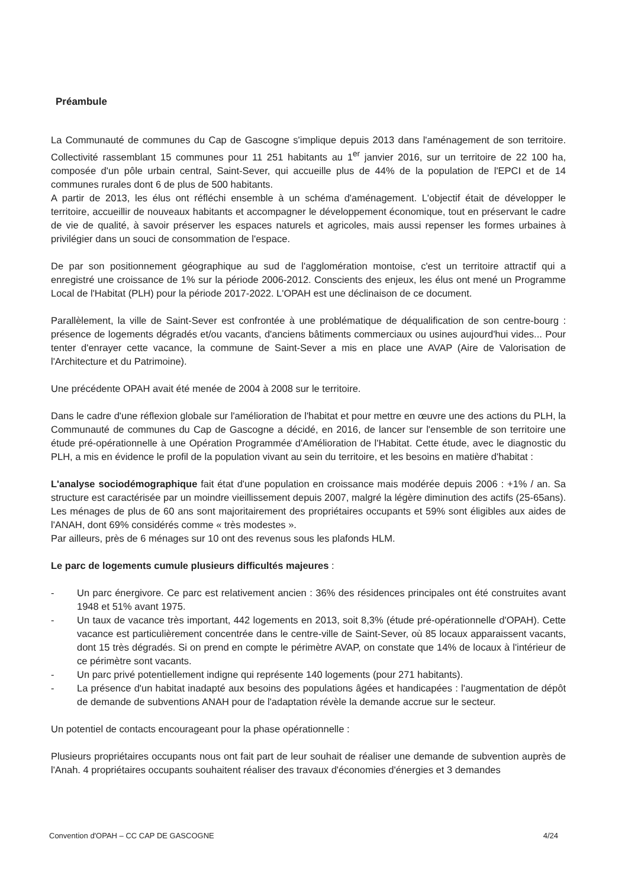Préambule
La Communauté de communes du Cap de Gascogne s'implique depuis 2013 dans l'aménagement de son territoire. Collectivité rassemblant 15 communes pour 11 251 habitants au 1<sup>er</sup> janvier 2016, sur un territoire de 22 100 ha, composée d'un pôle urbain central, Saint-Sever, qui accueille plus de 44% de la population de l'EPCI et de 14 communes rurales dont 6 de plus de 500 habitants.
A partir de 2013, les élus ont réfléchi ensemble à un schéma d'aménagement. L'objectif était de développer le territoire, accueillir de nouveaux habitants et accompagner le développement économique, tout en préservant le cadre de vie de qualité, à savoir préserver les espaces naturels et agricoles, mais aussi repenser les formes urbaines à privilégier dans un souci de consommation de l'espace.
De par son positionnement géographique au sud de l'agglomération montoise, c'est un territoire attractif qui a enregistré une croissance de 1% sur la période 2006-2012. Conscients des enjeux, les élus ont mené un Programme Local de l'Habitat (PLH) pour la période 2017-2022. L'OPAH est une déclinaison de ce document.
Parallèlement, la ville de Saint-Sever est confrontée à une problématique de déqualification de son centre-bourg : présence de logements dégradés et/ou vacants, d'anciens bâtiments commerciaux ou usines aujourd'hui vides... Pour tenter d'enrayer cette vacance, la commune de Saint-Sever a mis en place une AVAP (Aire de Valorisation de l'Architecture et du Patrimoine).
Une précédente OPAH avait été menée de 2004 à 2008 sur le territoire.
Dans le cadre d'une réflexion globale sur l'amélioration de l'habitat et pour mettre en œuvre une des actions du PLH, la Communauté de communes du Cap de Gascogne a décidé, en 2016, de lancer sur l'ensemble de son territoire une étude pré-opérationnelle à une Opération Programmée d'Amélioration de l'Habitat. Cette étude, avec le diagnostic du PLH, a mis en évidence le profil de la population vivant au sein du territoire, et les besoins en matière d'habitat :
L'analyse sociodémographique fait état d'une population en croissance mais modérée depuis 2006 : +1% / an. Sa structure est caractérisée par un moindre vieillissement depuis 2007, malgré la légère diminution des actifs (25-65ans). Les ménages de plus de 60 ans sont majoritairement des propriétaires occupants et 59% sont éligibles aux aides de l'ANAH, dont 69% considérés comme « très modestes ».
Par ailleurs, près de 6 ménages sur 10 ont des revenus sous les plafonds HLM.
Le parc de logements cumule plusieurs difficultés majeures :
- Un parc énergivore. Ce parc est relativement ancien : 36% des résidences principales ont été construites avant 1948 et 51% avant 1975.
- Un taux de vacance très important, 442 logements en 2013, soit 8,3% (étude pré-opérationnelle d'OPAH). Cette vacance est particulièrement concentrée dans le centre-ville de Saint-Sever, où 85 locaux apparaissent vacants, dont 15 très dégradés. Si on prend en compte le périmètre AVAP, on constate que 14% de locaux à l'intérieur de ce périmètre sont vacants.
- Un parc privé potentiellement indigne qui représente 140 logements (pour 271 habitants).
- La présence d'un habitat inadapté aux besoins des populations âgées et handicapées : l'augmentation de dépôt de demande de subventions ANAH pour de l'adaptation révèle la demande accrue sur le secteur.
Un potentiel de contacts encourageant pour la phase opérationnelle :
Plusieurs propriétaires occupants nous ont fait part de leur souhait de réaliser une demande de subvention auprès de l'Anah. 4 propriétaires occupants souhaitent réaliser des travaux d'économies d'énergies et 3 demandes
Convention d'OPAH – CC CAP DE GASCOGNE 4/24